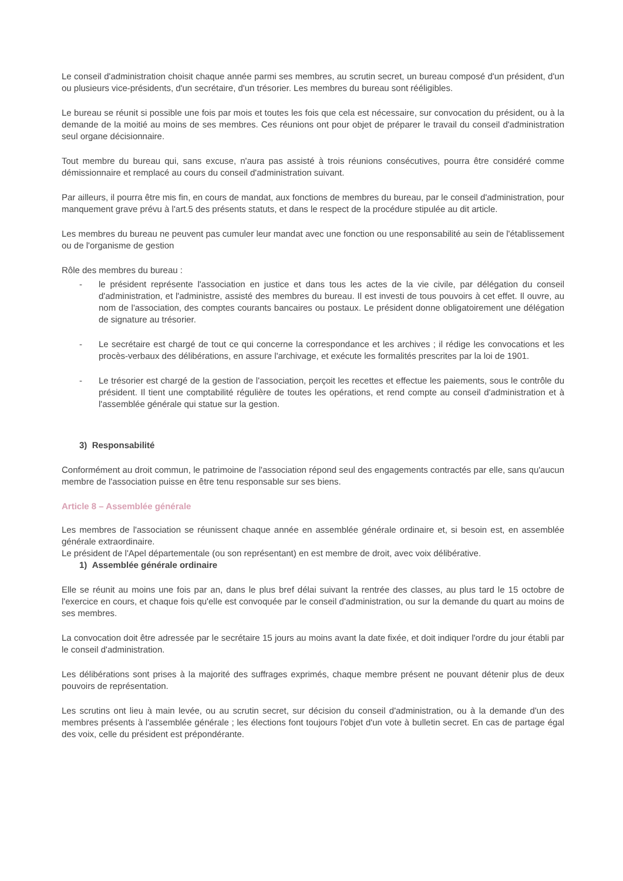Le conseil d'administration choisit chaque année parmi ses membres, au scrutin secret, un bureau composé d'un président, d'un ou plusieurs vice-présidents, d'un secrétaire, d'un trésorier. Les membres du bureau sont rééligibles.
Le bureau se réunit si possible une fois par mois et toutes les fois que cela est nécessaire, sur convocation du président, ou à la demande de la moitié au moins de ses membres. Ces réunions ont pour objet de préparer le travail du conseil d'administration seul organe décisionnaire.
Tout membre du bureau qui, sans excuse, n'aura pas assisté à trois réunions consécutives, pourra être considéré comme démissionnaire et remplacé au cours du conseil d'administration suivant.
Par ailleurs, il pourra être mis fin, en cours de mandat, aux fonctions de membres du bureau, par le conseil d'administration, pour manquement grave prévu à l'art.5 des présents statuts, et dans le respect de la procédure stipulée au dit article.
Les membres du bureau ne peuvent pas cumuler leur mandat avec une fonction ou une responsabilité au sein de l'établissement ou de l'organisme de gestion
Rôle des membres du bureau :
- le président représente l'association en justice et dans tous les actes de la vie civile, par délégation du conseil d'administration, et l'administre, assisté des membres du bureau. Il est investi de tous pouvoirs à cet effet. Il ouvre, au nom de l'association, des comptes courants bancaires ou postaux. Le président donne obligatoirement une délégation de signature au trésorier.
- Le secrétaire est chargé de tout ce qui concerne la correspondance et les archives ; il rédige les convocations et les procès-verbaux des délibérations, en assure l'archivage, et exécute les formalités prescrites par la loi de 1901.
- Le trésorier est chargé de la gestion de l'association, perçoit les recettes et effectue les paiements, sous le contrôle du président. Il tient une comptabilité régulière de toutes les opérations, et rend compte au conseil d'administration et à l'assemblée générale qui statue sur la gestion.
3) Responsabilité
Conformément au droit commun, le patrimoine de l'association répond seul des engagements contractés par elle, sans qu'aucun membre de l'association puisse en être tenu responsable sur ses biens.
Article 8 – Assemblée générale
Les membres de l'association se réunissent chaque année en assemblée générale ordinaire et, si besoin est, en assemblée générale extraordinaire.
Le président de l'Apel départementale (ou son représentant) en est membre de droit, avec voix délibérative.
1) Assemblée générale ordinaire
Elle se réunit au moins une fois par an, dans le plus bref délai suivant la rentrée des classes, au plus tard le 15 octobre de l'exercice en cours, et chaque fois qu'elle est convoquée par le conseil d'administration, ou sur la demande du quart au moins de ses membres.
La convocation doit être adressée par le secrétaire 15 jours au moins avant la date fixée, et doit indiquer l'ordre du jour établi par le conseil d'administration.
Les délibérations sont prises à la majorité des suffrages exprimés, chaque membre présent ne pouvant détenir plus de deux pouvoirs de représentation.
Les scrutins ont lieu à main levée, ou au scrutin secret, sur décision du conseil d'administration, ou à la demande d'un des membres présents à l'assemblée générale ; les élections font toujours l'objet d'un vote à bulletin secret. En cas de partage égal des voix, celle du président est prépondérante.